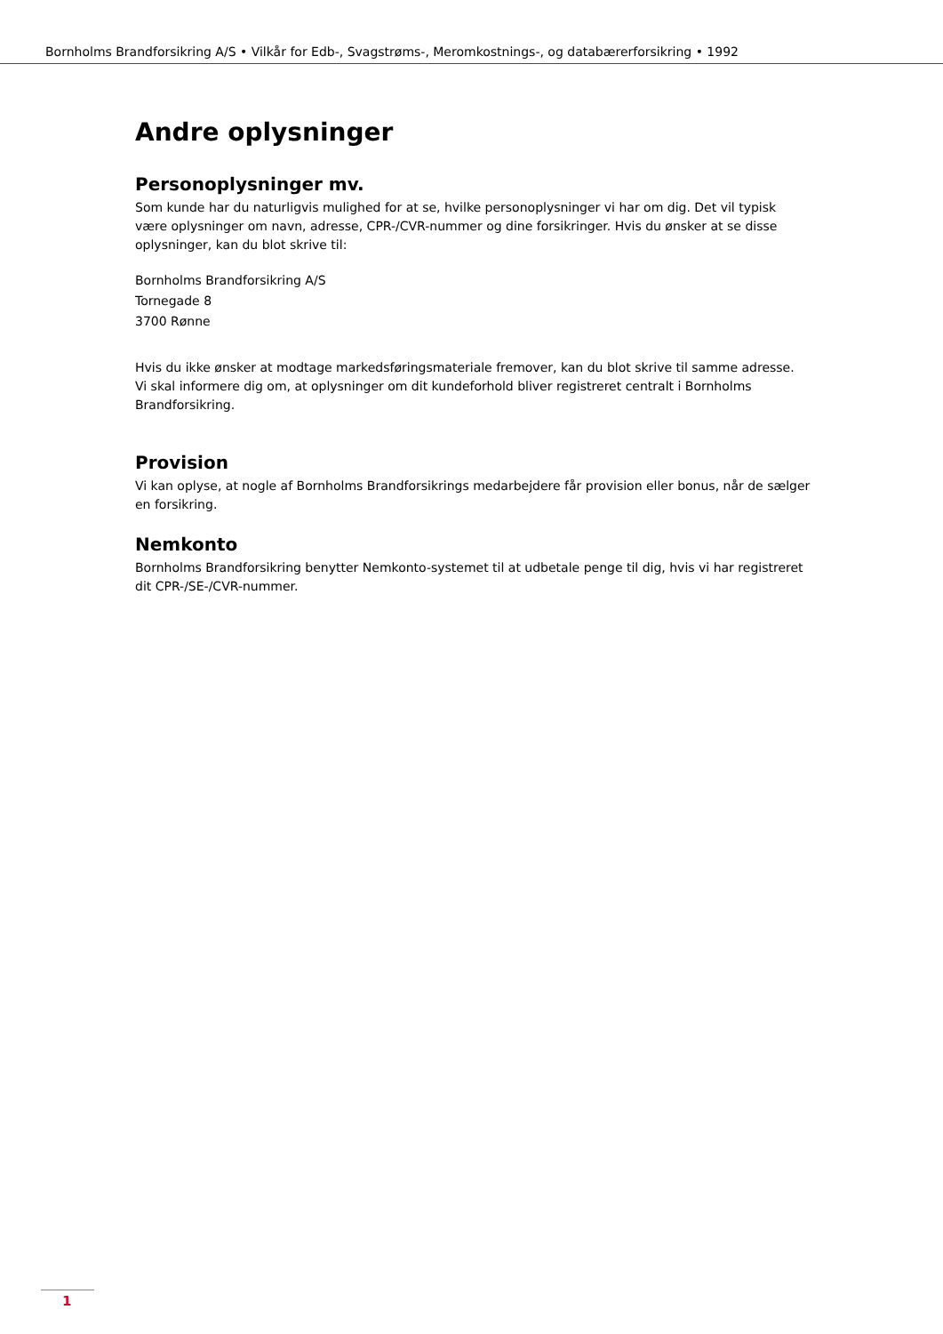Bornholms Brandforsikring A/S • Vilkår for Edb-, Svagstrøms-, Meromkostnings-, og databærerforsikring • 1992
Andre oplysninger
Personoplysninger mv.
Som kunde har du naturligvis mulighed for at se, hvilke personoplysninger vi har om dig. Det vil typisk være oplysninger om navn, adresse, CPR-/CVR-nummer og dine forsikringer. Hvis du ønsker at se disse oplysninger, kan du blot skrive til:
Bornholms Brandforsikring A/S
Tornegade 8
3700 Rønne
Hvis du ikke ønsker at modtage markedsføringsmateriale fremover, kan du blot skrive til samme adresse.
Vi skal informere dig om, at oplysninger om dit kundeforhold bliver registreret centralt i Bornholms Brandforsikring.
Provision
Vi kan oplyse, at nogle af Bornholms Brandforsikrings medarbejdere får provision eller bonus, når de sælger en forsikring.
Nemkonto
Bornholms Brandforsikring benytter Nemkonto-systemet til at udbetale penge til dig, hvis vi har registreret dit CPR-/SE-/CVR-nummer.
1